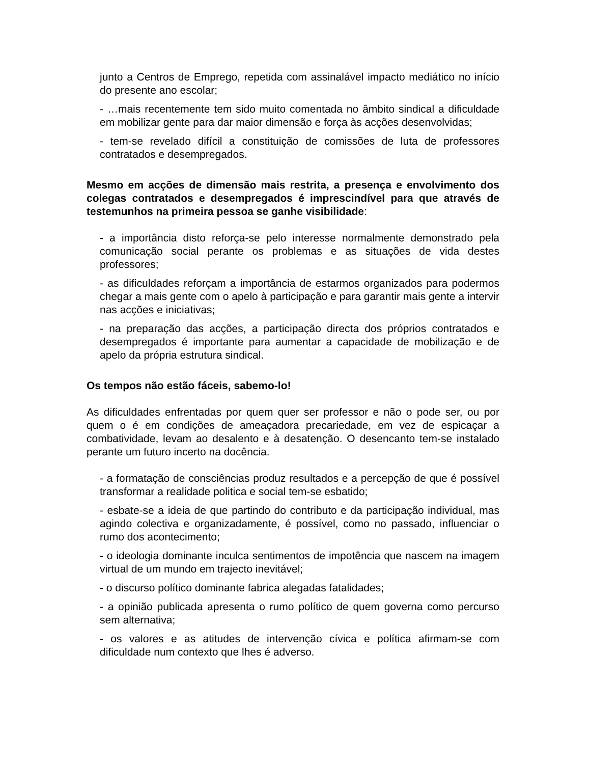junto a Centros de Emprego, repetida com assinalável impacto mediático no início do presente ano escolar;
- …mais recentemente tem sido muito comentada no âmbito sindical a dificuldade em mobilizar gente para dar maior dimensão e força às acções desenvolvidas;
- tem-se revelado difícil a constituição de comissões de luta de professores contratados e desempregados.
Mesmo em acções de dimensão mais restrita, a presença e envolvimento dos colegas contratados e desempregados é imprescindível para que através de testemunhos na primeira pessoa se ganhe visibilidade:
- a importância disto reforça-se pelo interesse normalmente demonstrado pela comunicação social perante os problemas e as situações de vida destes professores;
- as dificuldades reforçam a importância de estarmos organizados para podermos chegar a mais gente com o apelo à participação e para garantir mais gente a intervir nas acções e iniciativas;
- na preparação das acções, a participação directa dos próprios contratados e desempregados é importante para aumentar a capacidade de mobilização e de apelo da própria estrutura sindical.
Os tempos não estão fáceis, sabemo-lo!
As dificuldades enfrentadas por quem quer ser professor e não o pode ser, ou por quem o é em condições de ameaçadora precariedade, em vez de espicaçar a combatividade, levam ao desalento e à desatenção. O desencanto tem-se instalado perante um futuro incerto na docência.
- a formatação de consciências produz resultados e a percepção de que é possível transformar a realidade politica e social tem-se esbatido;
- esbate-se a ideia de que partindo do contributo e da participação individual, mas agindo colectiva e organizadamente, é possível, como no passado, influenciar o rumo dos acontecimento;
- o ideologia dominante inculca sentimentos de impotência que nascem na imagem virtual de um mundo em trajecto inevitável;
- o discurso político dominante fabrica alegadas fatalidades;
- a opinião publicada apresenta o rumo político de quem governa como percurso sem alternativa;
- os valores e as atitudes de intervenção cívica e política afirmam-se com dificuldade num contexto que lhes é adverso.